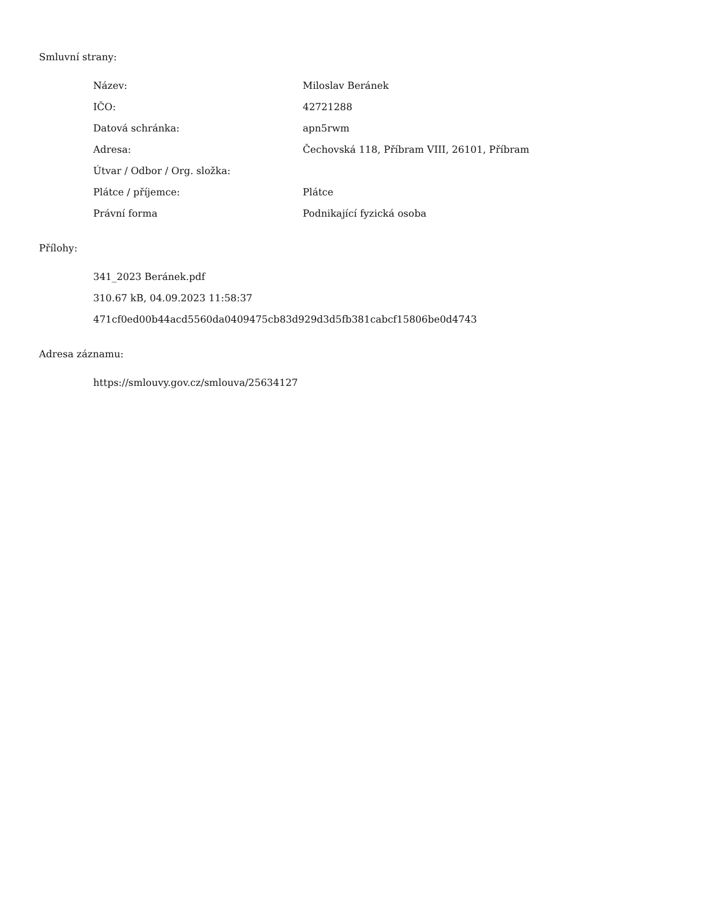Smluvní strany:
| Název: | Miloslav Beránek |
| IČO: | 42721288 |
| Datová schránka: | apn5rwm |
| Adresa: | Čechovská 118, Příbram VIII, 26101, Příbram |
| Útvar / Odbor / Org. složka: | |
| Plátce / příjemce: | Plátce |
| Právní forma | Podnikající fyzická osoba |
Přílohy:
341_2023 Beránek.pdf
310.67 kB, 04.09.2023 11:58:37
471cf0ed00b44acd5560da0409475cb83d929d3d5fb381cabcf15806be0d4743
Adresa záznamu:
https://smlouvy.gov.cz/smlouva/25634127